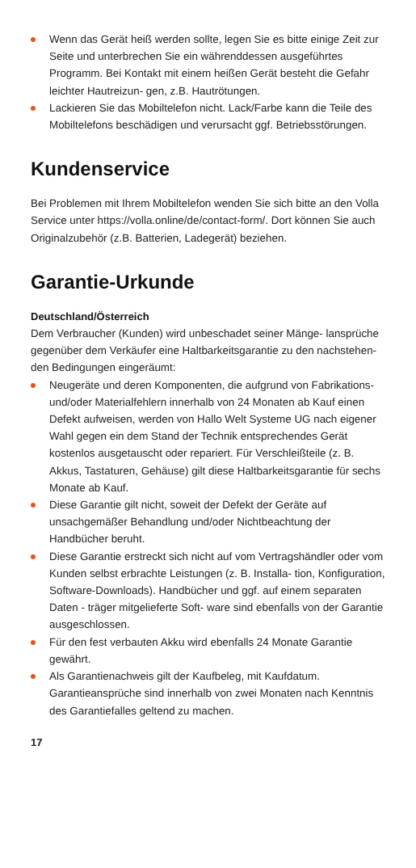Wenn das Gerät heiß werden sollte, legen Sie es bitte einige Zeit zur Seite und unterbrechen Sie ein währenddessen ausgeführtes Programm. Bei Kontakt mit einem heißen Gerät besteht die Gefahr leichter Hautreizun- gen, z.B. Hautrötungen.
Lackieren Sie das Mobiltelefon nicht. Lack/Farbe kann die Teile des Mobiltelefons beschädigen und verursacht ggf. Betriebsstörungen.
Kundenservice
Bei Problemen mit Ihrem Mobiltelefon wenden Sie sich bitte an den Volla Service unter https://volla.online/de/contact-form/. Dort können Sie auch Originalzubehör (z.B. Batterien, Ladegerät) beziehen.
Garantie-Urkunde
Deutschland/Österreich
Dem Verbraucher (Kunden) wird unbeschadet seiner Mänge- lansprüche gegenüber dem Verkäufer eine Haltbarkeitsgarantie zu den nachstehen- den Bedingungen eingeräumt:
Neugeräte und deren Komponenten, die aufgrund von Fabrikations- und/oder Materialfehlern innerhalb von 24 Monaten ab Kauf einen Defekt aufweisen, werden von Hallo Welt Systeme UG nach eigener Wahl gegen ein dem Stand der Technik entsprechendes Gerät kostenlos ausgetauscht oder repariert. Für Verschleißteile (z. B. Akkus, Tastaturen, Gehäuse) gilt diese Haltbarkeitsgarantie für sechs Monate ab Kauf.
Diese Garantie gilt nicht, soweit der Defekt der Geräte auf unsachgemäßer Behandlung und/oder Nichtbeachtung der Handbücher beruht.
Diese Garantie erstreckt sich nicht auf vom Vertragshändler oder vom Kunden selbst erbrachte Leistungen (z. B. Installa- tion, Konfiguration, Software-Downloads). Handbücher und ggf. auf einem separaten Daten - träger mitgelieferte Soft- ware sind ebenfalls von der Garantie ausgeschlossen.
Für den fest verbauten Akku wird ebenfalls 24 Monate Garantie gewährt.
Als Garantienachweis gilt der Kaufbeleg, mit Kaufdatum. Garantieansprüche sind innerhalb von zwei Monaten nach Kenntnis des Garantiefalles geltend zu machen.
17